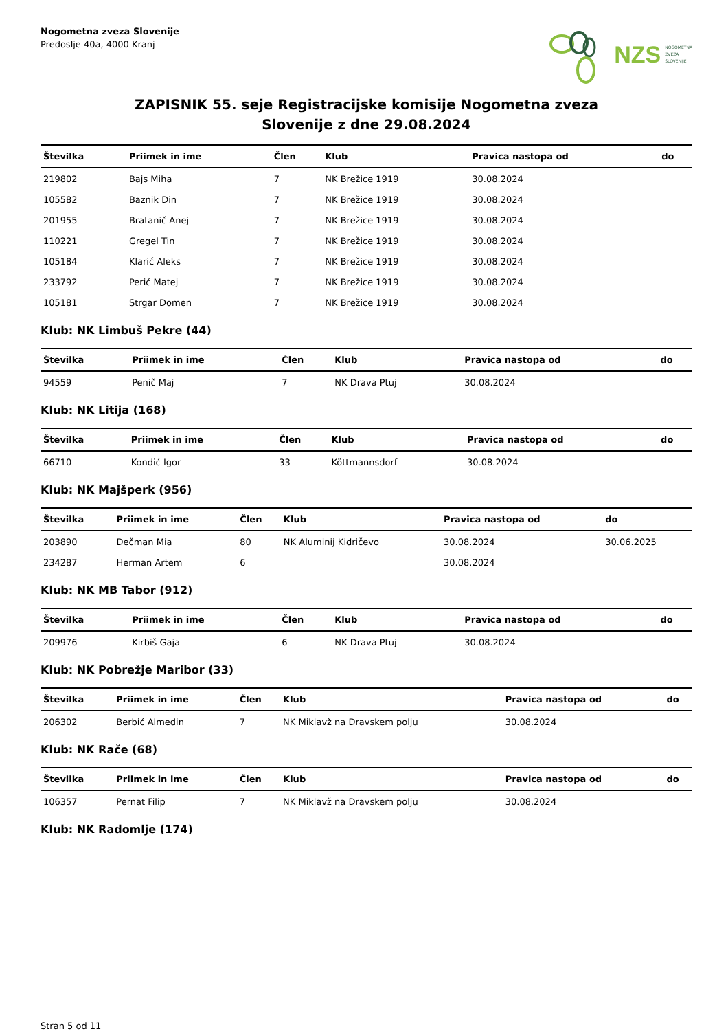Nogometna zveza Slovenije
Predoslje 40a, 4000 Kranj
NZS NOGOMETNA
ZVEZA
SLOVENIJE
ZAPISNIK 55. seje Registracijske komisije Nogometna zveza
Slovenije z dne 29.08.2024
| Številka | Priimek in ime | Člen | Klub | Pravica nastopa od | do |
| --- | --- | --- | --- | --- | --- |
| 219802 | Bajs Miha | 7 | NK Brežice 1919 | 30.08.2024 | |
| 105582 | Baznik Din | 7 | NK Brežice 1919 | 30.08.2024 | |
| 201955 | Bratanič Anej | 7 | NK Brežice 1919 | 30.08.2024 | |
| 110221 | Gregel Tin | 7 | NK Brežice 1919 | 30.08.2024 | |
| 105184 | Klarić Aleks | 7 | NK Brežice 1919 | 30.08.2024 | |
| 233792 | Perić Matej | 7 | NK Brežice 1919 | 30.08.2024 | |
| 105181 | Strgar Domen | 7 | NK Brežice 1919 | 30.08.2024 | |
Klub: NK Limbuš Pekre (44)
| Številka | Priimek in ime | Člen | Klub | Pravica nastopa od | do |
| --- | --- | --- | --- | --- | --- |
| 94559 | Penič Maj | 7 | NK Drava Ptuj | 30.08.2024 | |
Klub: NK Litija (168)
| Številka | Priimek in ime | Člen | Klub | Pravica nastopa od | do |
| --- | --- | --- | --- | --- | --- |
| 66710 | Kondić Igor | 33 | Köttmannsdorf | 30.08.2024 | |
Klub: NK Majšperk (956)
| Številka | Priimek in ime | Člen | Klub | Pravica nastopa od | do |
| --- | --- | --- | --- | --- | --- |
| 203890 | Dečman Mia | 80 | NK Aluminij Kidričevo | 30.08.2024 | 30.06.2025 |
| 234287 | Herman Artem | 6 | | 30.08.2024 | |
Klub: NK MB Tabor (912)
| Številka | Priimek in ime | Člen | Klub | Pravica nastopa od | do |
| --- | --- | --- | --- | --- | --- |
| 209976 | Kirbiš Gaja | 6 | NK Drava Ptuj | 30.08.2024 | |
Klub: NK Pobrežje Maribor (33)
| Številka | Priimek in ime | Člen | Klub | Pravica nastopa od | do |
| --- | --- | --- | --- | --- | --- |
| 206302 | Berbić Almedin | 7 | NK Miklavž na Dravskem polju | 30.08.2024 | |
Klub: NK Rače (68)
| Številka | Priimek in ime | Člen | Klub | Pravica nastopa od | do |
| --- | --- | --- | --- | --- | --- |
| 106357 | Pernat Filip | 7 | NK Miklavž na Dravskem polju | 30.08.2024 | |
Klub: NK Radomlje (174)
Stran 5 od 11